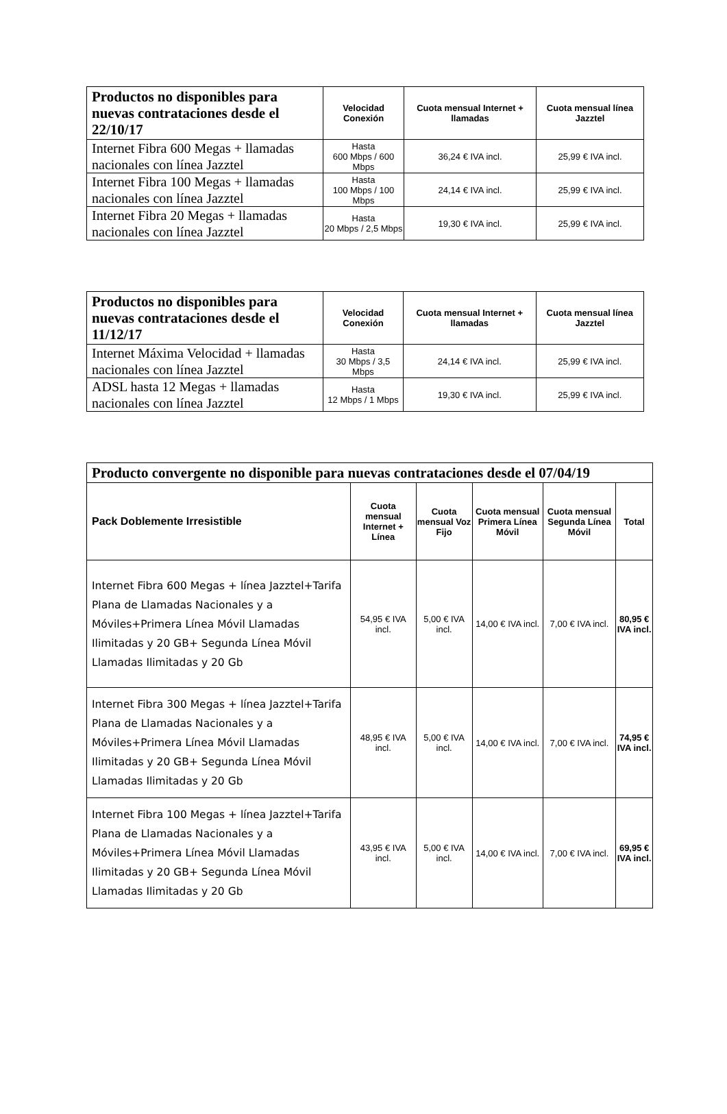| Productos no disponibles para nuevas contrataciones desde el 22/10/17 | Velocidad Conexión | Cuota mensual Internet + llamadas | Cuota mensual línea Jazztel |
| --- | --- | --- | --- |
| Internet Fibra 600 Megas + llamadas nacionales con línea Jazztel | Hasta 600 Mbps / 600 Mbps | 36,24 € IVA incl. | 25,99 € IVA incl. |
| Internet Fibra 100 Megas + llamadas nacionales con línea Jazztel | Hasta 100 Mbps / 100 Mbps | 24,14 € IVA incl. | 25,99 € IVA incl. |
| Internet Fibra 20 Megas + llamadas nacionales con línea Jazztel | Hasta 20 Mbps / 2,5 Mbps | 19,30 € IVA incl. | 25,99 € IVA incl. |
| Productos no disponibles para nuevas contrataciones desde el 11/12/17 | Velocidad Conexión | Cuota mensual Internet + llamadas | Cuota mensual línea Jazztel |
| --- | --- | --- | --- |
| Internet Máxima Velocidad + llamadas nacionales con línea Jazztel | Hasta 30 Mbps / 3,5 Mbps | 24,14 € IVA incl. | 25,99 € IVA incl. |
| ADSL hasta 12 Megas + llamadas nacionales con línea Jazztel | Hasta 12 Mbps / 1 Mbps | 19,30 € IVA incl. | 25,99 € IVA incl. |
| Producto convergente no disponible para nuevas contrataciones desde el 07/04/19 | | | | | |
| --- | --- | --- | --- | --- | --- |
| Pack Doblemente Irresistible | Cuota mensual Internet + Línea | Cuota mensual Voz Fijo | Cuota mensual Primera Línea Móvil | Cuota mensual Segunda Línea Móvil | Total |
| Internet Fibra 600 Megas + línea Jazztel+Tarifa Plana de Llamadas Nacionales y a Móviles+Primera Línea Móvil Llamadas Ilimitadas y 20 GB+ Segunda Línea Móvil Llamadas Ilimitadas y 20 Gb | 54,95 € IVA incl. | 5,00 € IVA incl. | 14,00 € IVA incl. | 7,00 € IVA incl. | 80,95 € IVA incl. |
| Internet Fibra 300 Megas + línea Jazztel+Tarifa Plana de Llamadas Nacionales y a Móviles+Primera Línea Móvil Llamadas Ilimitadas y 20 GB+ Segunda Línea Móvil Llamadas Ilimitadas y 20 Gb | 48,95 € IVA incl. | 5,00 € IVA incl. | 14,00 € IVA incl. | 7,00 € IVA incl. | 74,95 € IVA incl. |
| Internet Fibra 100 Megas + línea Jazztel+Tarifa Plana de Llamadas Nacionales y a Móviles+Primera Línea Móvil Llamadas Ilimitadas y 20 GB+ Segunda Línea Móvil Llamadas Ilimitadas y 20 Gb | 43,95 € IVA incl. | 5,00 € IVA incl. | 14,00 € IVA incl. | 7,00 € IVA incl. | 69,95 € IVA incl. |